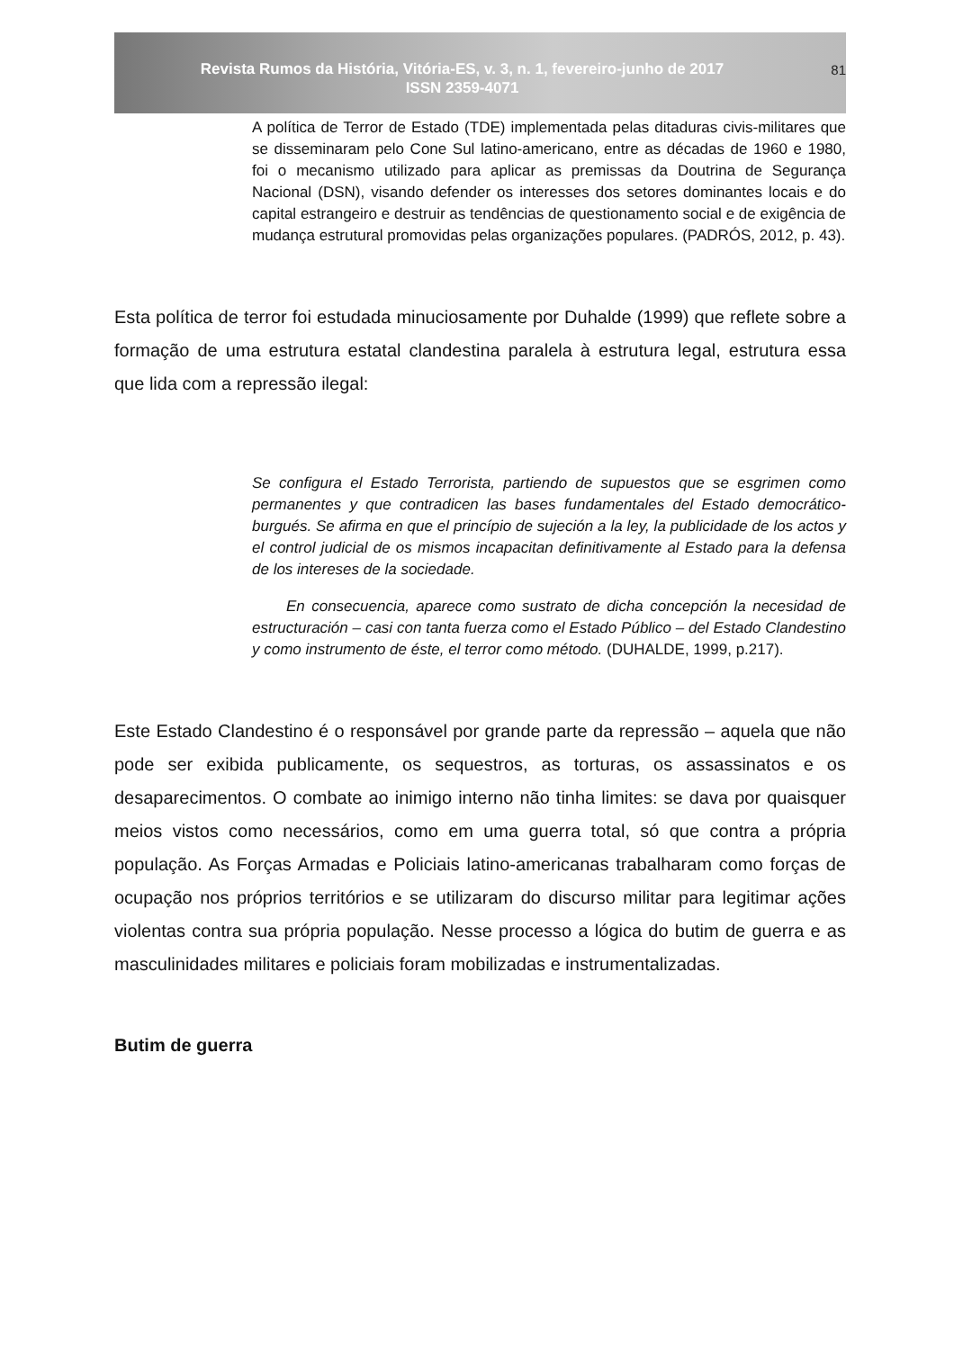Revista Rumos da História, Vitória-ES, v. 3, n. 1, fevereiro-junho de 2017
ISSN 2359-4071
81
A política de Terror de Estado (TDE) implementada pelas ditaduras civis-militares que se disseminaram pelo Cone Sul latino-americano, entre as décadas de 1960 e 1980, foi o mecanismo utilizado para aplicar as premissas da Doutrina de Segurança Nacional (DSN), visando defender os interesses dos setores dominantes locais e do capital estrangeiro e destruir as tendências de questionamento social e de exigência de mudança estrutural promovidas pelas organizações populares. (PADRÓS, 2012, p. 43).
Esta política de terror foi estudada minuciosamente por Duhalde (1999) que reflete sobre a formação de uma estrutura estatal clandestina paralela à estrutura legal, estrutura essa que lida com a repressão ilegal:
Se configura el Estado Terrorista, partiendo de supuestos que se esgrimen como permanentes y que contradicen las bases fundamentales del Estado democrático-burgués. Se afirma en que el princípio de sujeción a la ley, la publicidade de los actos y el control judicial de os mismos incapacitan definitivamente al Estado para la defensa de los intereses de la sociedade.
En consecuencia, aparece como sustrato de dicha concepción la necesidad de estructuración – casi con tanta fuerza como el Estado Público – del Estado Clandestino y como instrumento de éste, el terror como método. (DUHALDE, 1999, p.217).
Este Estado Clandestino é o responsável por grande parte da repressão – aquela que não pode ser exibida publicamente, os sequestros, as torturas, os assassinatos e os desaparecimentos. O combate ao inimigo interno não tinha limites: se dava por quaisquer meios vistos como necessários, como em uma guerra total, só que contra a própria população. As Forças Armadas e Policiais latino-americanas trabalharam como forças de ocupação nos próprios territórios e se utilizaram do discurso militar para legitimar ações violentas contra sua própria população. Nesse processo a lógica do butim de guerra e as masculinidades militares e policiais foram mobilizadas e instrumentalizadas.
Butim de guerra